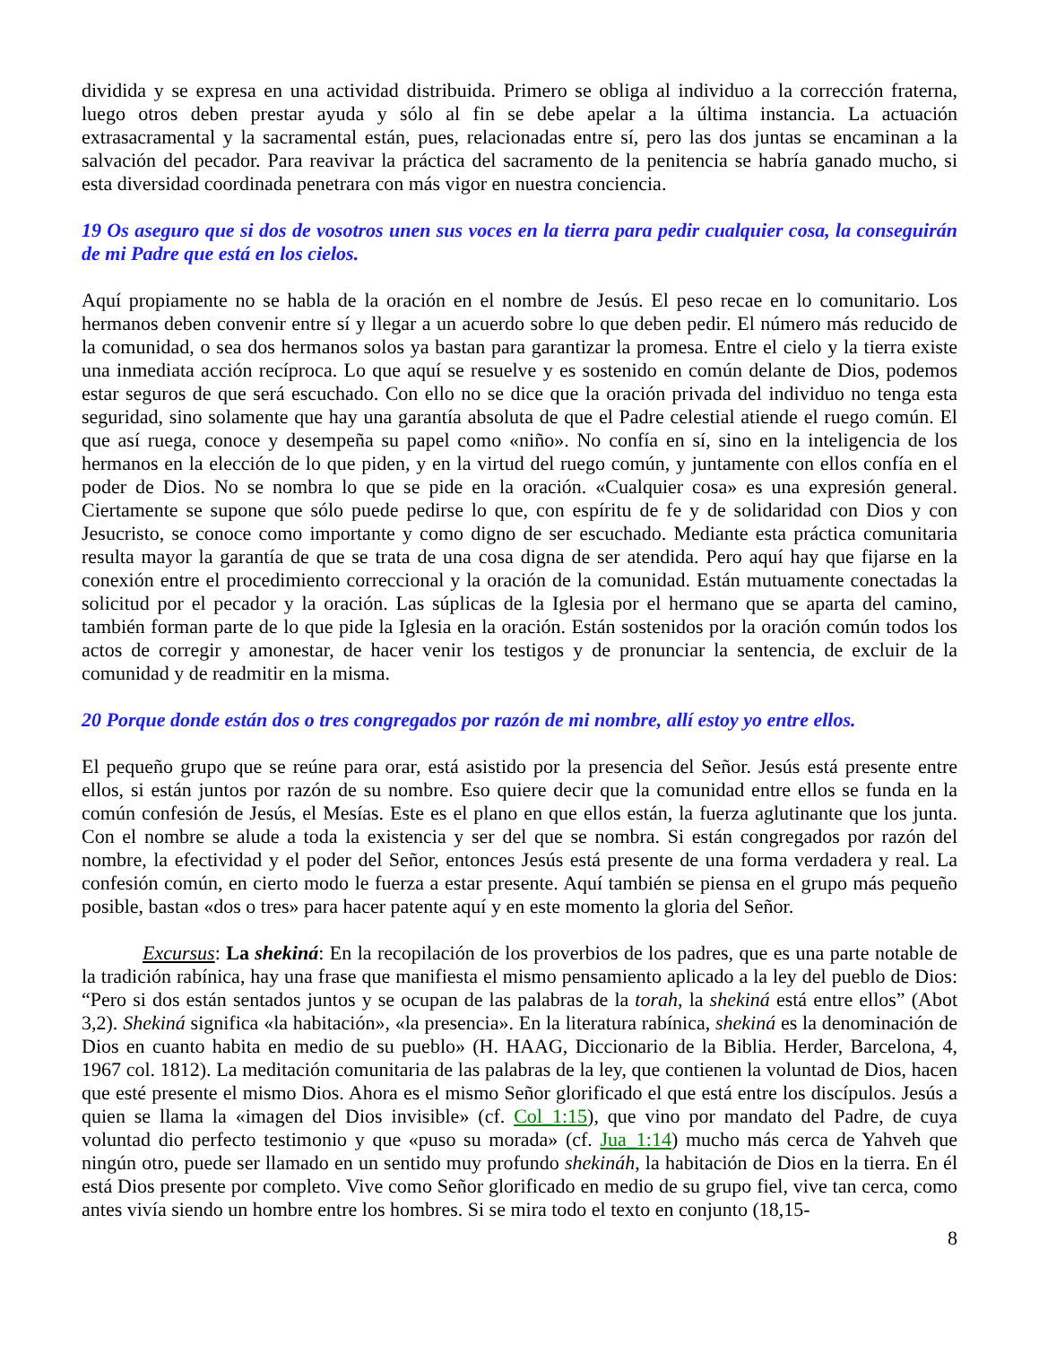dividida y se expresa en una actividad distribuida. Primero se obliga al individuo a la corrección fraterna, luego otros deben prestar ayuda y sólo al fin se debe apelar a la última instancia. La actuación extrasacramental y la sacramental están, pues, relacionadas entre sí, pero las dos juntas se encaminan a la salvación del pecador. Para reavivar la práctica del sacramento de la penitencia se habría ganado mucho, si esta diversidad coordinada penetrara con más vigor en nuestra conciencia.
19 Os aseguro que si dos de vosotros unen sus voces en la tierra para pedir cualquier cosa, la conseguirán de mi Padre que está en los cielos.
Aquí propiamente no se habla de la oración en el nombre de Jesús. El peso recae en lo comunitario. Los hermanos deben convenir entre sí y llegar a un acuerdo sobre lo que deben pedir. El número más reducido de la comunidad, o sea dos hermanos solos ya bastan para garantizar la promesa. Entre el cielo y la tierra existe una inmediata acción recíproca. Lo que aquí se resuelve y es sostenido en común delante de Dios, podemos estar seguros de que será escuchado. Con ello no se dice que la oración privada del individuo no tenga esta seguridad, sino solamente que hay una garantía absoluta de que el Padre celestial atiende el ruego común. El que así ruega, conoce y desempeña su papel como «niño». No confía en sí, sino en la inteligencia de los hermanos en la elección de lo que piden, y en la virtud del ruego común, y juntamente con ellos confía en el poder de Dios. No se nombra lo que se pide en la oración. «Cualquier cosa» es una expresión general. Ciertamente se supone que sólo puede pedirse lo que, con espíritu de fe y de solidaridad con Dios y con Jesucristo, se conoce como importante y como digno de ser escuchado. Mediante esta práctica comunitaria resulta mayor la garantía de que se trata de una cosa digna de ser atendida. Pero aquí hay que fijarse en la conexión entre el procedimiento correccional y la oración de la comunidad. Están mutuamente conectadas la solicitud por el pecador y la oración. Las súplicas de la Iglesia por el hermano que se aparta del camino, también forman parte de lo que pide la Iglesia en la oración. Están sostenidos por la oración común todos los actos de corregir y amonestar, de hacer venir los testigos y de pronunciar la sentencia, de excluir de la comunidad y de readmitir en la misma.
20 Porque donde están dos o tres congregados por razón de mi nombre, allí estoy yo entre ellos.
El pequeño grupo que se reúne para orar, está asistido por la presencia del Señor. Jesús está presente entre ellos, si están juntos por razón de su nombre. Eso quiere decir que la comunidad entre ellos se funda en la común confesión de Jesús, el Mesías. Este es el plano en que ellos están, la fuerza aglutinante que los junta. Con el nombre se alude a toda la existencia y ser del que se nombra. Si están congregados por razón del nombre, la efectividad y el poder del Señor, entonces Jesús está presente de una forma verdadera y real. La confesión común, en cierto modo le fuerza a estar presente. Aquí también se piensa en el grupo más pequeño posible, bastan «dos o tres» para hacer patente aquí y en este momento la gloria del Señor.
Excursus: La shekiná: En la recopilación de los proverbios de los padres, que es una parte notable de la tradición rabínica, hay una frase que manifiesta el mismo pensamiento aplicado a la ley del pueblo de Dios: “Pero si dos están sentados juntos y se ocupan de las palabras de la torah, la shekiná está entre ellos” (Abot 3,2). Shekiná significa «la habitación», «la presencia». En la literatura rabínica, shekiná es la denominación de Dios en cuanto habita en medio de su pueblo» (H. HAAG, Diccionario de la Biblia. Herder, Barcelona, 4, 1967 col. 1812). La meditación comunitaria de las palabras de la ley, que contienen la voluntad de Dios, hacen que esté presente el mismo Dios. Ahora es el mismo Señor glorificado el que está entre los discípulos. Jesús a quien se llama la «imagen del Dios invisible» (cf. Col_1:15), que vino por mandato del Padre, de cuya voluntad dio perfecto testimonio y que «puso su morada» (cf. Jua_1:14) mucho más cerca de Yahveh que ningún otro, puede ser llamado en un sentido muy profundo shekináh, la habitación de Dios en la tierra. En él está Dios presente por completo. Vive como Señor glorificado en medio de su grupo fiel, vive tan cerca, como antes vivía siendo un hombre entre los hombres. Si se mira todo el texto en conjunto (18,15-
8